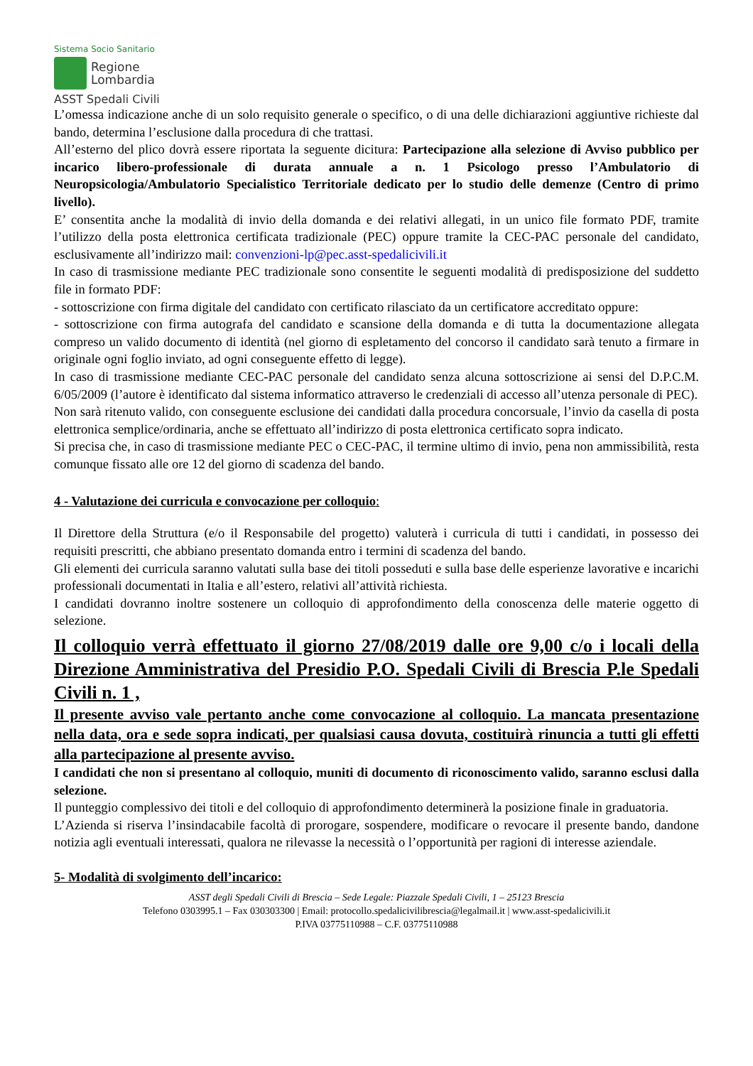Sistema Socio Sanitario
Regione
Lombardia
ASST Spedali Civili
L’omessa indicazione anche di un solo requisito generale o specifico, o di una delle dichiarazioni aggiuntive richieste dal bando, determina l’esclusione dalla procedura di che trattasi.
All’esterno del plico dovrà essere riportata la seguente dicitura: Partecipazione alla selezione di Avviso pubblico per incarico libero-professionale di durata annuale a n. 1 Psicologo presso l’Ambulatorio di Neuropsicologia/Ambulatorio Specialistico Territoriale dedicato per lo studio delle demenze (Centro di primo livello).
E’ consentita anche la modalità di invio della domanda e dei relativi allegati, in un unico file formato PDF, tramite l’utilizzo della posta elettronica certificata tradizionale (PEC) oppure tramite la CEC-PAC personale del candidato, esclusivamente all’indirizzo mail: convenzioni-lp@pec.asst-spedalicivili.it
In caso di trasmissione mediante PEC tradizionale sono consentite le seguenti modalità di predisposizione del suddetto file in formato PDF:
- sottoscrizione con firma digitale del candidato con certificato rilasciato da un certificatore accreditato oppure:
- sottoscrizione con firma autografa del candidato e scansione della domanda e di tutta la documentazione allegata compreso un valido documento di identità (nel giorno di espletamento del concorso il candidato sarà tenuto a firmare in originale ogni foglio inviato, ad ogni conseguente effetto di legge).
In caso di trasmissione mediante CEC-PAC personale del candidato senza alcuna sottoscrizione ai sensi del D.P.C.M. 6/05/2009 (l’autore è identificato dal sistema informatico attraverso le credenziali di accesso all’utenza personale di PEC).
Non sarà ritenuto valido, con conseguente esclusione dei candidati dalla procedura concorsuale, l’invio da casella di posta elettronica semplice/ordinaria, anche se effettuato all’indirizzo di posta elettronica certificato sopra indicato.
Si precisa che, in caso di trasmissione mediante PEC o CEC-PAC, il termine ultimo di invio, pena non ammissibilità, resta comunque fissato alle ore 12 del giorno di scadenza del bando.
4 - Valutazione dei curricula e convocazione per colloquio:
Il Direttore della Struttura (e/o il Responsabile del progetto) valuterà i curricula di tutti i candidati, in possesso dei requisiti prescritti, che abbiano presentato domanda entro i termini di scadenza del bando.
Gli elementi dei curricula saranno valutati sulla base dei titoli posseduti e sulla base delle esperienze lavorative e incarichi professionali documentati in Italia e all’estero, relativi all’attività richiesta.
I candidati dovranno inoltre sostenere un colloquio di approfondimento della conoscenza delle materie oggetto di selezione.
Il colloquio verrà effettuato il giorno 27/08/2019 dalle ore 9,00 c/o i locali della Direzione Amministrativa del Presidio P.O. Spedali Civili di Brescia P.le Spedali Civili n. 1 ,
Il presente avviso vale pertanto anche come convocazione al colloquio. La mancata presentazione nella data, ora e sede sopra indicati, per qualsiasi causa dovuta, costituirà rinuncia a tutti gli effetti alla partecipazione al presente avviso.
I candidati che non si presentano al colloquio, muniti di documento di riconoscimento valido, saranno esclusi dalla selezione.
Il punteggio complessivo dei titoli e del colloquio di approfondimento determinerà la posizione finale in graduatoria.
L’Azienda si riserva l’insindacabile facoltà di prorogare, sospendere, modificare o revocare il presente bando, dandone notizia agli eventuali interessati, qualora ne rilevasse la necessità o l’opportunità per ragioni di interesse aziendale.
5- Modalità di svolgimento dell’incarico:
ASST degli Spedali Civili di Brescia – Sede Legale: Piazzale Spedali Civili, 1 – 25123 Brescia
Telefono 0303995.1 – Fax 030303300 | Email: protocollo.spedalicivilibrescia@legalmail.it | www.asst-spedalicivili.it
P.IVA 03775110988 – C.F. 03775110988